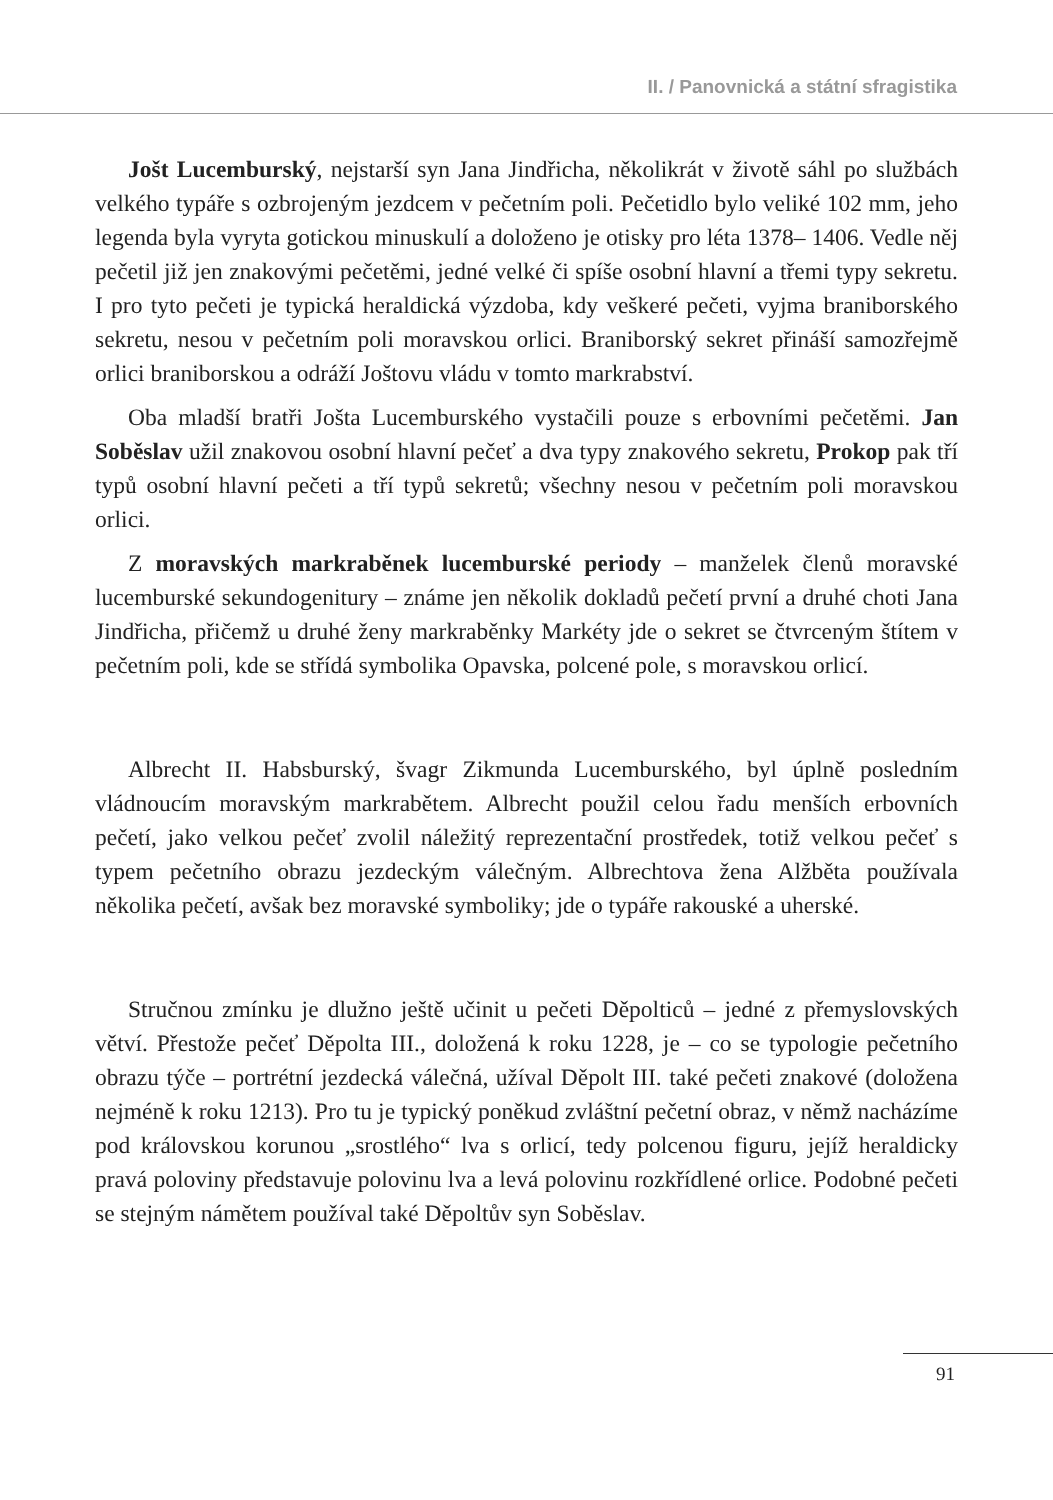II. / Panovnická a státní sfragistika
Jošt Lucemburský, nejstarší syn Jana Jindřicha, několikrát v životě sáhl po službách velkého typáře s ozbrojeným jezdcem v pečetním poli. Pečetidlo bylo veliké 102 mm, jeho legenda byla vyryta gotickou minuskulí a doloženo je otisky pro léta 1378– 1406. Vedle něj pečetil již jen znakovými pečetěmi, jedné velké či spíše osobní hlavní a třemi typy sekretu. I pro tyto pečeti je typická heraldická výzdoba, kdy veškeré pečeti, vyjma braniborského sekretu, nesou v pečetním poli moravskou orlici. Braniborský sekret přináší samozřejmě orlici braniborskou a odráží Joštovu vládu v tomto markrabství.
Oba mladší bratři Jošta Lucemburského vystačili pouze s erbovními pečetěmi. Jan Soběslav užil znakovou osobní hlavní pečeť a dva typy znakového sekretu, Prokop pak tří typů osobní hlavní pečeti a tří typů sekretů; všechny nesou v pečetním poli moravskou orlici.
Z moravských markraběnek lucemburské periody – manželek členů moravské lucemburské sekundogenitury – známe jen několik dokladů pečetí první a druhé choti Jana Jindřicha, přičemž u druhé ženy markraběnky Markéty jde o sekret se čtvrceným štítem v pečetním poli, kde se střídá symbolika Opavska, polcené pole, s moravskou orlicí.
Albrecht II. Habsburský, švagr Zikmunda Lucemburského, byl úplně posledním vládnoucím moravským markrabětem. Albrecht použil celou řadu menších erbovních pečetí, jako velkou pečeť zvolil náležitý reprezentační prostředek, totiž velkou pečeť s typem pečetního obrazu jezdeckým válečným. Albrechtova žena Alžběta používala několika pečetí, avšak bez moravské symboliky; jde o typáře rakouské a uherské.
Stručnou zmínku je dlužno ještě učinit u pečeti Děpolticů – jedné z přemyslovských větví. Přestože pečeť Děpolta III., doložená k roku 1228, je – co se typologie pečetního obrazu týče – portrétní jezdecká válečná, užíval Děpolt III. také pečeti znakové (doložena nejméně k roku 1213). Pro tu je typický poněkud zvláštní pečetní obraz, v němž nacházíme pod královskou korunou „srostlého“ lva s orlicí, tedy polcenou figuru, jejíž heraldicky pravá poloviny představuje polovinu lva a levá polovinu rozkřídlené orlice. Podobné pečeti se stejným námětem používal také Děpoltův syn Soběslav.
91